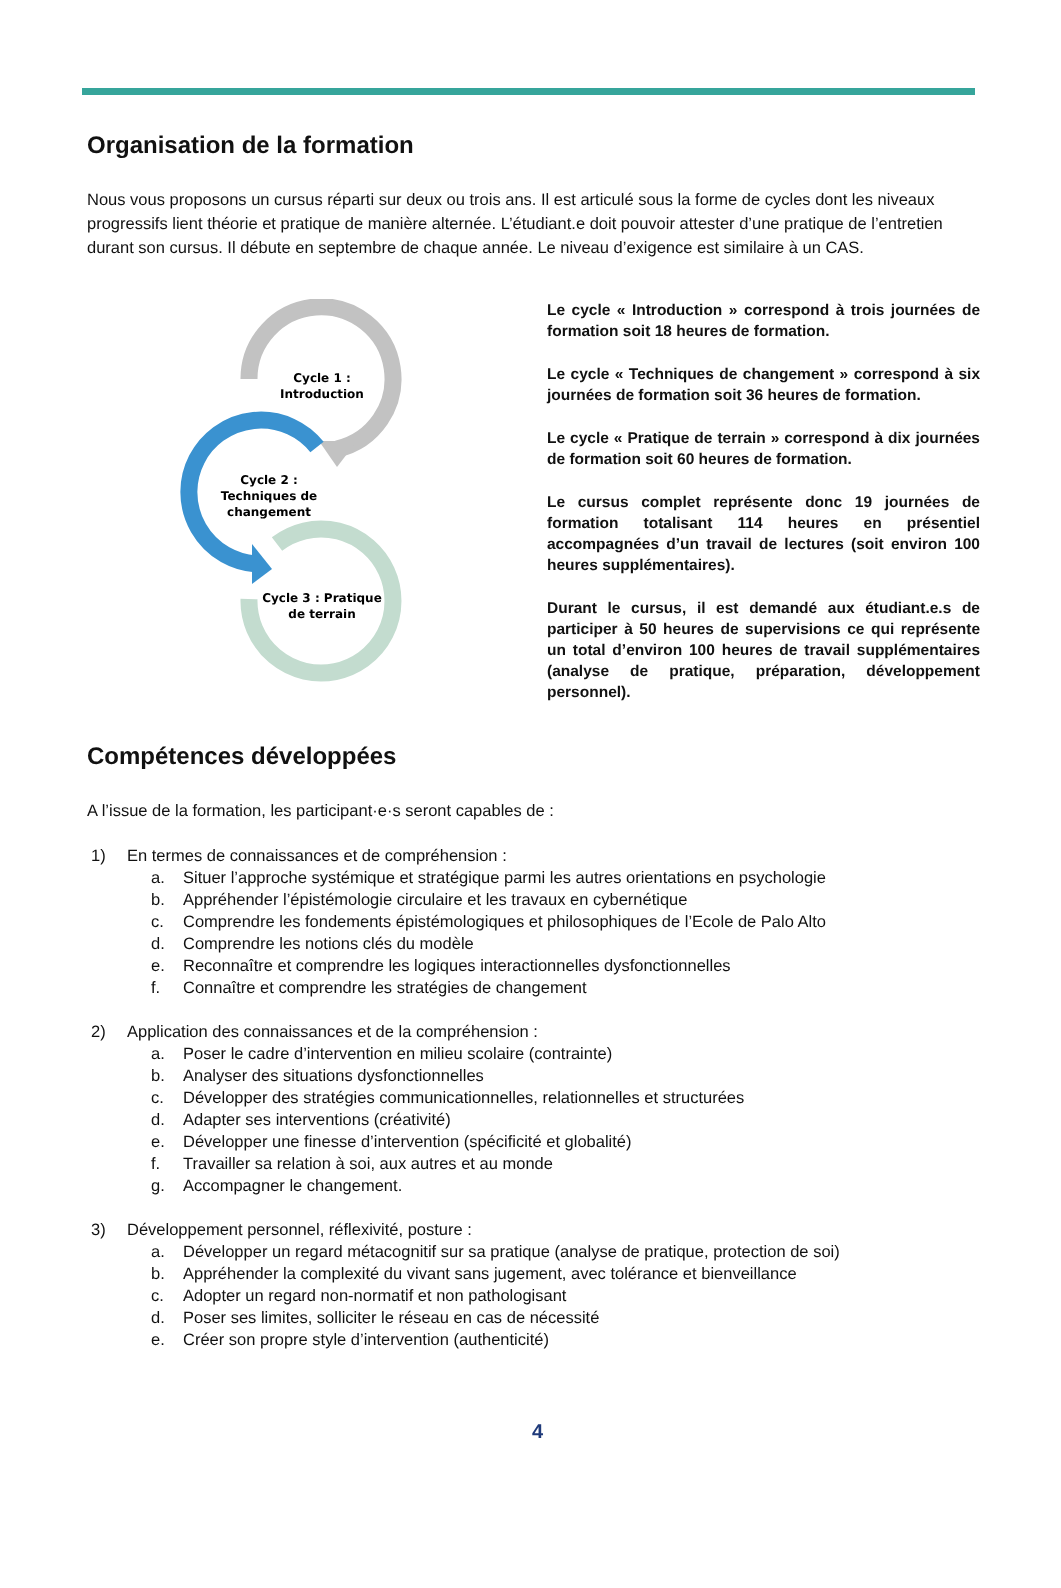Organisation de la formation
Nous vous proposons un cursus réparti sur deux ou trois ans. Il est articulé sous la forme de cycles dont les niveaux progressifs lient théorie et pratique de manière alternée. L’étudiant.e doit pouvoir attester d’une pratique de l’entretien durant son cursus. Il débute en septembre de chaque année. Le niveau d’exigence est similaire à un CAS.
Cycle 1 :
Introduction
Cycle 2 :
Techniques de
changement
Cycle 3 : Pratique
de terrain
Le cycle « Introduction » correspond à trois journées de formation soit 18 heures de formation.
Le cycle « Techniques de changement » correspond à six journées de formation soit 36 heures de formation.
Le cycle « Pratique de terrain » correspond à dix journées de formation soit 60 heures de formation.
Le cursus complet représente donc 19 journées de formation totalisant 114 heures en présentiel accompagnées d’un travail de lectures (soit environ 100 heures supplémentaires).
Durant le cursus, il est demandé aux étudiant.e.s de participer à 50 heures de supervisions ce qui représente un total d’environ 100 heures de travail supplémentaires (analyse de pratique, préparation, développement personnel).
Compétences développées
A l’issue de la formation, les participant·e·s seront capables de :
1) En termes de connaissances et de compréhension :
a. Situer l’approche systémique et stratégique parmi les autres orientations en psychologie
b. Appréhender l’épistémologie circulaire et les travaux en cybernétique
c. Comprendre les fondements épistémologiques et philosophiques de l’Ecole de Palo Alto
d. Comprendre les notions clés du modèle
e. Reconnaître et comprendre les logiques interactionnelles dysfonctionnelles
f. Connaître et comprendre les stratégies de changement
2) Application des connaissances et de la compréhension :
a. Poser le cadre d’intervention en milieu scolaire (contrainte)
b. Analyser des situations dysfonctionnelles
c. Développer des stratégies communicationnelles, relationnelles et structurées
d. Adapter ses interventions (créativité)
e. Développer une finesse d’intervention (spécificité et globalité)
f. Travailler sa relation à soi, aux autres et au monde
g. Accompagner le changement.
3) Développement personnel, réflexivité, posture :
a. Développer un regard métacognitif sur sa pratique (analyse de pratique, protection de soi)
b. Appréhender la complexité du vivant sans jugement, avec tolérance et bienveillance
c. Adopter un regard non-normatif et non pathologisant
d. Poser ses limites, solliciter le réseau en cas de nécessité
e. Créer son propre style d’intervention (authenticité)
4